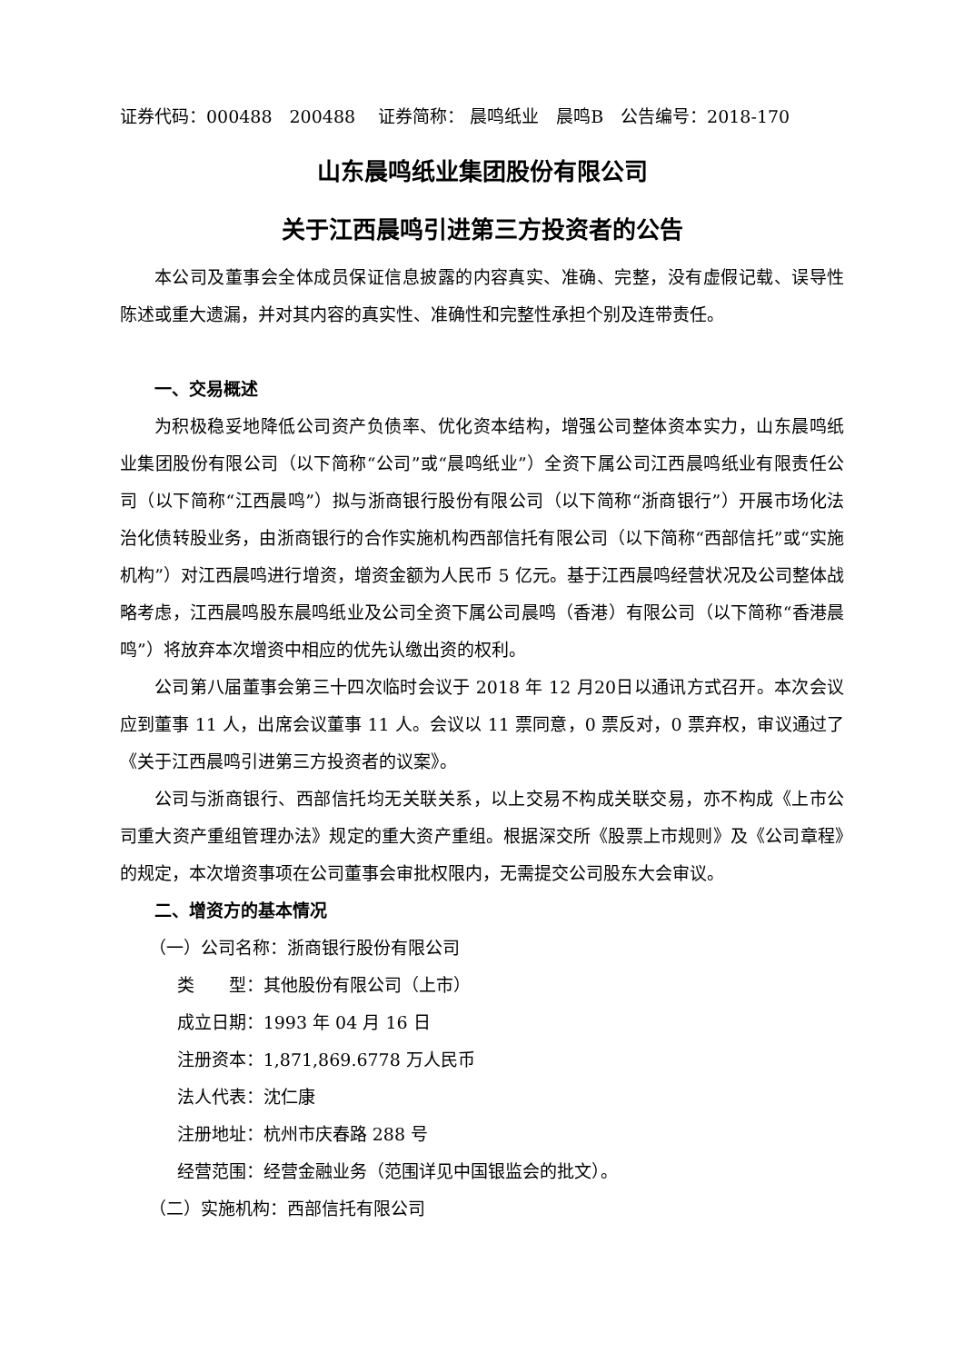证券代码：000488　200488　 证券简称： 晨鸣纸业　晨鸣B　公告编号：2018-170
山东晨鸣纸业集团股份有限公司
关于江西晨鸣引进第三方投资者的公告
本公司及董事会全体成员保证信息披露的内容真实、准确、完整，没有虚假记载、误导性陈述或重大遗漏，并对其内容的真实性、准确性和完整性承担个别及连带责任。
一、交易概述
为积极稳妥地降低公司资产负债率、优化资本结构，增强公司整体资本实力，山东晨鸣纸业集团股份有限公司（以下简称“公司”或“晨鸣纸业”）全资下属公司江西晨鸣纸业有限责任公司（以下简称“江西晨鸣”）拟与浙商银行股份有限公司（以下简称“浙商银行”）开展市场化法治化债转股业务，由浙商银行的合作实施机构西部信托有限公司（以下简称“西部信托”或“实施机构”）对江西晨鸣进行增资，增资金额为人民币 5 亿元。基于江西晨鸣经营状况及公司整体战略考虑，江西晨鸣股东晨鸣纸业及公司全资下属公司晨鸣（香港）有限公司（以下简称“香港晨鸣”）将放弃本次增资中相应的优先认缴出资的权利。
公司第八届董事会第三十四次临时会议于 2018 年 12 月20日以通讯方式召开。本次会议应到董事 11 人，出席会议董事 11 人。会议以 11 票同意，0 票反对，0 票弃权，审议通过了《关于江西晨鸣引进第三方投资者的议案》。
公司与浙商银行、西部信托均无关联关系，以上交易不构成关联交易，亦不构成《上市公司重大资产重组管理办法》规定的重大资产重组。根据深交所《股票上市规则》及《公司章程》的规定，本次增资事项在公司董事会审批权限内，无需提交公司股东大会审议。
二、增资方的基本情况
（一）公司名称：浙商银行股份有限公司
类　　型：其他股份有限公司（上市）
成立日期：1993 年 04 月 16 日
注册资本：1,871,869.6778 万人民币
法人代表：沈仁康
注册地址：杭州市庆春路 288 号
经营范围：经营金融业务（范围详见中国银监会的批文）。
（二）实施机构：西部信托有限公司